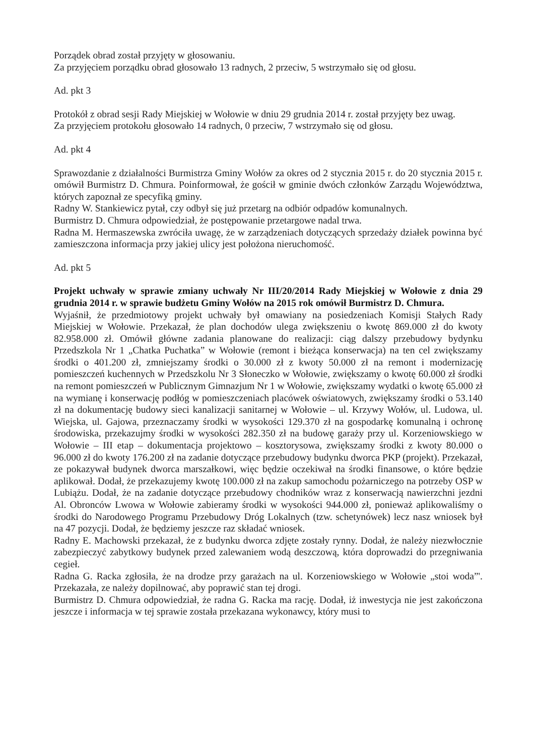Porządek obrad został przyjęty w głosowaniu.
Za przyjęciem porządku obrad głosowało 13 radnych, 2 przeciw, 5 wstrzymało się od głosu.
Ad. pkt 3
Protokół z obrad sesji Rady Miejskiej w Wołowie w dniu 29 grudnia 2014 r. został przyjęty bez uwag.
Za przyjęciem protokołu głosowało 14 radnych, 0 przeciw, 7 wstrzymało się od głosu.
Ad. pkt 4
Sprawozdanie z działalności Burmistrza Gminy Wołów za okres od 2 stycznia 2015 r. do 20 stycznia 2015 r. omówił Burmistrz D. Chmura. Poinformował, że gościł w gminie dwóch członków Zarządu Województwa, których zapoznał ze specyfiką gminy.
Radny W. Stankiewicz pytał, czy odbył się już przetarg na odbiór odpadów komunalnych.
Burmistrz D. Chmura odpowiedział, że postępowanie przetargowe nadal trwa.
Radna M. Hermaszewska zwróciła uwagę, że w zarządzeniach dotyczących sprzedaży działek powinna być zamieszczona informacja przy jakiej ulicy jest położona nieruchomość.
Ad. pkt 5
Projekt uchwały w sprawie zmiany uchwały Nr III/20/2014 Rady Miejskiej w Wołowie z dnia 29 grudnia 2014 r. w sprawie budżetu Gminy Wołów na 2015 rok omówił Burmistrz D. Chmura.
Wyjaśnił, że przedmiotowy projekt uchwały był omawiany na posiedzeniach Komisji Stałych Rady Miejskiej w Wołowie. Przekazał, że plan dochodów ulega zwiększeniu o kwotę 869.000 zł do kwoty 82.958.000 zł. Omówił główne zadania planowane do realizacji: ciąg dalszy przebudowy bydynku Przedszkola Nr 1 „Chatka Puchatka” w Wołowie (remont i bieżąca konserwacja) na ten cel zwiększamy środki o 401.200 zł, zmniejszamy środki o 30.000 zł z kwoty 50.000 zł na remont i modernizację pomieszczeń kuchennych w Przedszkolu Nr 3 Słoneczko w Wołowie, zwiększamy o kwotę 60.000 zł środki na remont pomieszczeń w Publicznym Gimnazjum Nr 1 w Wołowie, zwiększamy wydatki o kwotę 65.000 zł na wymianę i konserwację podłóg w pomieszczeniach placówek oświatowych, zwiększamy środki o 53.140 zł na dokumentację budowy sieci kanalizacji sanitarnej w Wołowie – ul. Krzywy Wołów, ul. Ludowa, ul. Wiejska, ul. Gajowa, przeznaczamy środki w wysokości 129.370 zł na gospodarkę komunalną i ochronę środowiska, przekazujmy środki w wysokości 282.350 zł na budowę garaży przy ul. Korzeniowskiego w Wołowie – III etap – dokumentacja projektowo – kosztorysowa, zwiększamy środki z kwoty 80.000 o 96.000 zł do kwoty 176.200 zł na zadanie dotyczące przebudowy budynku dworca PKP (projekt). Przekazał, ze pokazywał budynek dworca marszałkowi, więc będzie oczekiwał na środki finansowe, o które będzie aplikował. Dodał, że przekazujemy kwotę 100.000 zł na zakup samochodu pożarniczego na potrzeby OSP w Lubiążu. Dodał, że na zadanie dotyczące przebudowy chodników wraz z konserwacją nawierzchni jezdni Al. Obronców Lwowa w Wołowie zabieramy środki w wysokości 944.000 zł, ponieważ aplikowaliśmy o środki do Narodowego Programu Przebudowy Dróg Lokalnych (tzw. schetynówek) lecz nasz wniosek był na 47 pozycji. Dodał, że będziemy jeszcze raz składać wniosek.
Radny E. Machowski przekazał, że z budynku dworca zdjęte zostały rynny. Dodał, że należy niezwłocznie zabezpieczyć zabytkowy budynek przed zalewaniem wodą deszczową, która doprowadzi do przegniwania cegieł.
Radna G. Racka zgłosiła, że na drodze przy garażach na ul. Korzeniowskiego w Wołowie „stoi woda”'. Przekazała, ze należy dopilnować, aby poprawić stan tej drogi.
Burmistrz D. Chmura odpowiedział, że radna G. Racka ma rację. Dodał, iż inwestycja nie jest zakończona jeszcze i informacja w tej sprawie została przekazana wykonawcy, który musi to